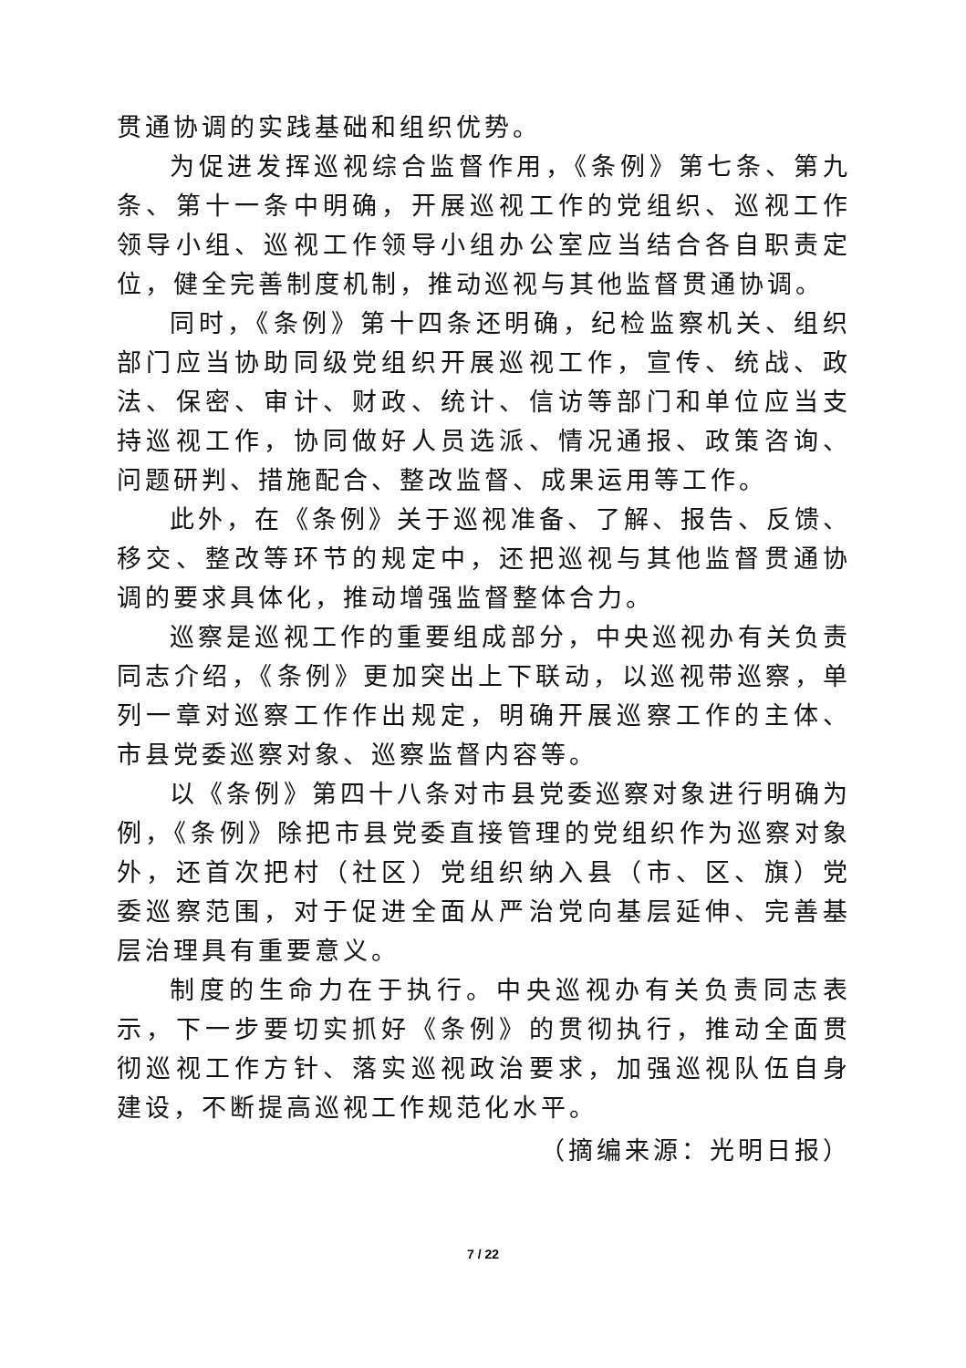贯通协调的实践基础和组织优势。
为促进发挥巡视综合监督作用，《条例》第七条、第九条、第十一条中明确，开展巡视工作的党组织、巡视工作领导小组、巡视工作领导小组办公室应当结合各自职责定位，健全完善制度机制，推动巡视与其他监督贯通协调。
同时，《条例》第十四条还明确，纪检监察机关、组织部门应当协助同级党组织开展巡视工作，宣传、统战、政法、保密、审计、财政、统计、信访等部门和单位应当支持巡视工作，协同做好人员选派、情况通报、政策咨询、问题研判、措施配合、整改监督、成果运用等工作。
此外，在《条例》关于巡视准备、了解、报告、反馈、移交、整改等环节的规定中，还把巡视与其他监督贯通协调的要求具体化，推动增强监督整体合力。
巡察是巡视工作的重要组成部分，中央巡视办有关负责同志介绍，《条例》更加突出上下联动，以巡视带巡察，单列一章对巡察工作作出规定，明确开展巡察工作的主体、市县党委巡察对象、巡察监督内容等。
以《条例》第四十八条对市县党委巡察对象进行明确为例，《条例》除把市县党委直接管理的党组织作为巡察对象外，还首次把村（社区）党组织纳入县（市、区、旗）党委巡察范围，对于促进全面从严治党向基层延伸、完善基层治理具有重要意义。
制度的生命力在于执行。中央巡视办有关负责同志表示，下一步要切实抓好《条例》的贯彻执行，推动全面贯彻巡视工作方针、落实巡视政治要求，加强巡视队伍自身建设，不断提高巡视工作规范化水平。
（摘编来源：光明日报）
7 / 22